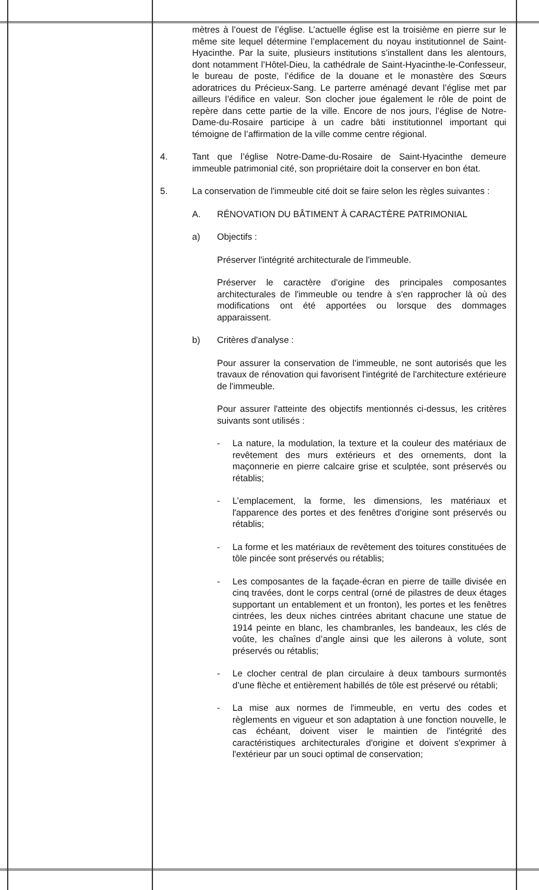mètres à l’ouest de l’église. L’actuelle église est la troisième en pierre sur le même site lequel détermine l’emplacement du noyau institutionnel de Saint-Hyacinthe. Par la suite, plusieurs institutions s’installent dans les alentours, dont notamment l’Hôtel-Dieu, la cathédrale de Saint-Hyacinthe-le-Confesseur, le bureau de poste, l’édifice de la douane et le monastère des Sœurs adoratrices du Précieux-Sang. Le parterre aménagé devant l’église met par ailleurs l’édifice en valeur. Son clocher joue également le rôle de point de repère dans cette partie de la ville. Encore de nos jours, l’église de Notre-Dame-du-Rosaire participe à un cadre bâti institutionnel important qui témoigne de l’affirmation de la ville comme centre régional.
4. Tant que l’église Notre-Dame-du-Rosaire de Saint-Hyacinthe demeure immeuble patrimonial cité, son propriétaire doit la conserver en bon état.
5. La conservation de l'immeuble cité doit se faire selon les règles suivantes :
A. RÉNOVATION DU BÂTIMENT À CARACTÈRE PATRIMONIAL
a) Objectifs :
Préserver l'intégrité architecturale de l'immeuble.
Préserver le caractère d'origine des principales composantes architecturales de l'immeuble ou tendre à s'en rapprocher là où des modifications ont été apportées ou lorsque des dommages apparaissent.
b) Critères d'analyse :
Pour assurer la conservation de l'immeuble, ne sont autorisés que les travaux de rénovation qui favorisent l'intégrité de l'architecture extérieure de l'immeuble.
Pour assurer l'atteinte des objectifs mentionnés ci-dessus, les critères suivants sont utilisés :
- La nature, la modulation, la texture et la couleur des matériaux de revêtement des murs extérieurs et des ornements, dont la maçonnerie en pierre calcaire grise et sculptée, sont préservés ou rétablis;
- L’emplacement, la forme, les dimensions, les matériaux et l'apparence des portes et des fenêtres d'origine sont préservés ou rétablis;
- La forme et les matériaux de revêtement des toitures constituées de tôle pincée sont préservés ou rétablis;
- Les composantes de la façade-écran en pierre de taille divisée en cinq travées, dont le corps central (orné de pilastres de deux étages supportant un entablement et un fronton), les portes et les fenêtres cintrées, les deux niches cintrées abritant chacune une statue de 1914 peinte en blanc, les chambranles, les bandeaux, les clés de voûte, les chaînes d’angle ainsi que les ailerons à volute, sont préservés ou rétablis;
- Le clocher central de plan circulaire à deux tambours surmontés d’une flèche et entièrement habillés de tôle est préservé ou rétabli;
- La mise aux normes de l'immeuble, en vertu des codes et règlements en vigueur et son adaptation à une fonction nouvelle, le cas échéant, doivent viser le maintien de l'intégrité des caractéristiques architecturales d'origine et doivent s'exprimer à l'extérieur par un souci optimal de conservation;